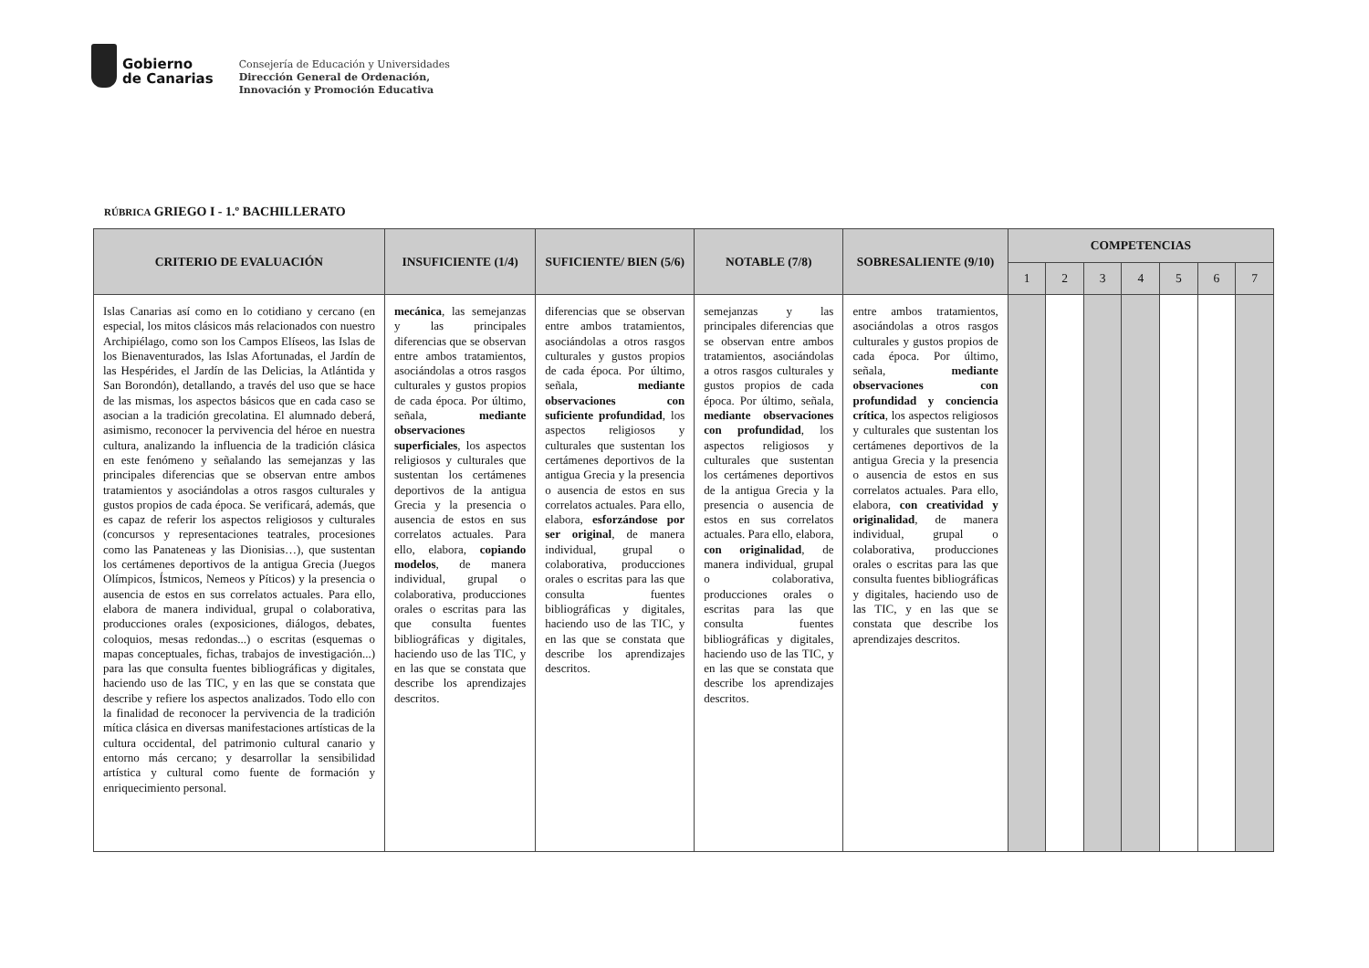Gobierno
de Canarias
Consejería de Educación y Universidades
Dirección General de Ordenación,
Innovación y Promoción Educativa
RÚBRICA GRIEGO I - 1.º BACHILLERATO
| CRITERIO DE EVALUACIÓN | INSUFICIENTE (1/4) | SUFICIENTE/ BIEN (5/6) | NOTABLE (7/8) | SOBRESALIENTE (9/10) | COMPETENCIAS | | | | | | |
| --- | --- | --- | --- | --- | --- | --- | --- | --- | --- | --- | --- |
| | | | | | 1 | 2 | 3 | 4 | 5 | 6 | 7 |
| Islas Canarias así como en lo cotidiano y cercano (en especial, los mitos clásicos más relacionados con nuestro Archipiélago, como son los Campos Elíseos, las Islas de los Bienaventurados, las Islas Afortunadas, el Jardín de las Hespérides, el Jardín de las Delicias, la Atlántida y San Borondón), detallando, a través del uso que se hace de las mismas, los aspectos básicos que en cada caso se asocian a la tradición grecolatina. El alumnado deberá, asimismo, reconocer la pervivencia del héroe en nuestra cultura, analizando la influencia de la tradición clásica en este fenómeno y señalando las semejanzas y las principales diferencias que se observan entre ambos tratamientos y asociándolas a otros rasgos culturales y gustos propios de cada época. Se verificará, además, que es capaz de referir los aspectos religiosos y culturales (concursos y representaciones teatrales, procesiones como las Panateneas y las Dionisias…), que sustentan los certámenes deportivos de la antigua Grecia (Juegos Olímpicos, Ístmicos, Nemeos y Píticos) y la presencia o ausencia de estos en sus correlatos actuales. Para ello, elabora de manera individual, grupal o colaborativa, producciones orales (exposiciones, diálogos, debates, coloquios, mesas redondas...) o escritas (esquemas o mapas conceptuales, fichas, trabajos de investigación...) para las que consulta fuentes bibliográficas y digitales, haciendo uso de las TIC, y en las que se constata que describe y refiere los aspectos analizados. Todo ello con la finalidad de reconocer la pervivencia de la tradición mítica clásica en diversas manifestaciones artísticas de la cultura occidental, del patrimonio cultural canario y entorno más cercano; y desarrollar la sensibilidad artística y cultural como fuente de formación y enriquecimiento personal. | mecánica , las semejanzas y las principales diferencias que se observan entre ambos tratamientos, asociándolas a otros rasgos culturales y gustos propios de cada época. Por último, señala, mediante observaciones superficiales , los aspectos religiosos y culturales que sustentan los certámenes deportivos de la antigua Grecia y la presencia o ausencia de estos en sus correlatos actuales. Para ello, elabora, copiando modelos , de manera individual, grupal o colaborativa, producciones orales o escritas para las que consulta fuentes bibliográficas y digitales, haciendo uso de las TIC, y en las que se constata que describe los aprendizajes descritos. | diferencias que se observan entre ambos tratamientos, asociándolas a otros rasgos culturales y gustos propios de cada época. Por último, señala, mediante observaciones con suficiente profundidad , los aspectos religiosos y culturales que sustentan los certámenes deportivos de la antigua Grecia y la presencia o ausencia de estos en sus correlatos actuales. Para ello, elabora, esforzándose por ser original , de manera individual, grupal o colaborativa, producciones orales o escritas para las que consulta fuentes bibliográficas y digitales, haciendo uso de las TIC, y en las que se constata que describe los aprendizajes descritos. | semejanzas y las principales diferencias que se observan entre ambos tratamientos, asociándolas a otros rasgos culturales y gustos propios de cada época. Por último, señala, mediante observaciones con profundidad , los aspectos religiosos y culturales que sustentan los certámenes deportivos de la antigua Grecia y la presencia o ausencia de estos en sus correlatos actuales. Para ello, elabora, con originalidad , de manera individual, grupal o colaborativa, producciones orales o escritas para las que consulta fuentes bibliográficas y digitales, haciendo uso de las TIC, y en las que se constata que describe los aprendizajes descritos. | entre ambos tratamientos, asociándolas a otros rasgos culturales y gustos propios de cada época. Por último, señala, mediante observaciones con profundidad y conciencia crítica , los aspectos religiosos y culturales que sustentan los certámenes deportivos de la antigua Grecia y la presencia o ausencia de estos en sus correlatos actuales. Para ello, elabora, con creatividad y originalidad , de manera individual, grupal o colaborativa, producciones orales o escritas para las que consulta fuentes bibliográficas y digitales, haciendo uso de las TIC, y en las que se constata que describe los aprendizajes descritos. | | | | | | | |